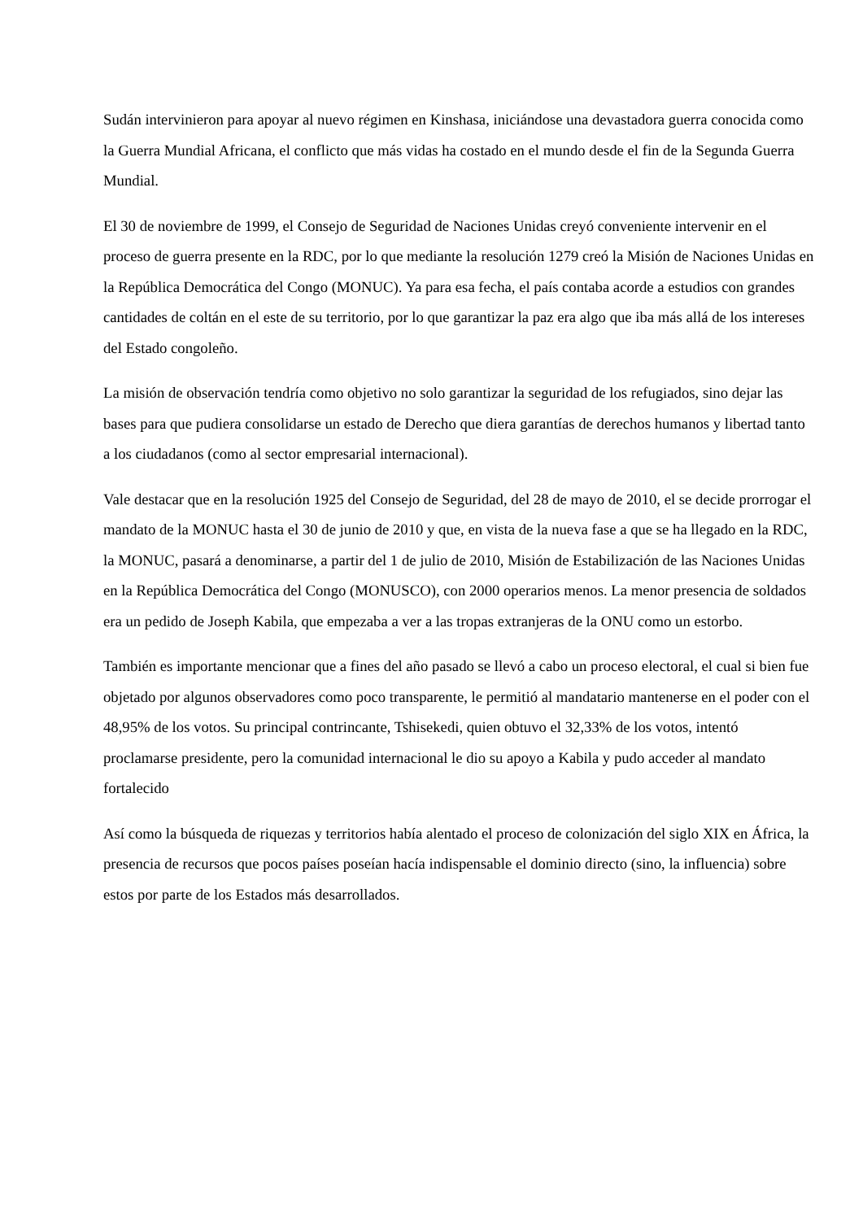Sudán intervinieron para apoyar al nuevo régimen en Kinshasa, iniciándose una devastadora guerra conocida como la Guerra Mundial Africana, el conflicto que más vidas ha costado en el mundo desde el fin de la Segunda Guerra Mundial.
El 30 de noviembre de 1999, el Consejo de Seguridad de Naciones Unidas creyó conveniente intervenir en el proceso de guerra presente en la RDC, por lo que mediante la resolución 1279 creó la Misión de Naciones Unidas en la República Democrática del Congo (MONUC). Ya para esa fecha, el país contaba acorde a estudios con grandes cantidades de coltán en el este de su territorio, por lo que garantizar la paz era algo que iba más allá de los intereses del Estado congoleño.
La misión de observación tendría como objetivo no solo garantizar la seguridad de los refugiados, sino dejar las bases para que pudiera consolidarse un estado de Derecho que diera garantías de derechos humanos y libertad tanto a los ciudadanos (como al sector empresarial internacional).
Vale destacar que en la resolución 1925 del Consejo de Seguridad, del 28 de mayo de 2010, el se decide prorrogar el mandato de la MONUC hasta el 30 de junio de 2010 y que, en vista de la nueva fase a que se ha llegado en la RDC, la MONUC, pasará a denominarse, a partir del 1 de julio de 2010, Misión de Estabilización de las Naciones Unidas en la República Democrática del Congo (MONUSCO), con 2000 operarios menos. La menor presencia de soldados era un pedido de Joseph Kabila, que empezaba a ver a las tropas extranjeras de la ONU como un estorbo.
También es importante mencionar que a fines del año pasado se llevó a cabo un proceso electoral, el cual si bien fue objetado por algunos observadores como poco transparente, le permitió al mandatario mantenerse en el poder con el 48,95% de los votos. Su principal contrincante, Tshisekedi, quien obtuvo el 32,33% de los votos, intentó proclamarse presidente, pero la comunidad internacional le dio su apoyo a Kabila y pudo acceder al mandato fortalecido
Así como la búsqueda de riquezas y territorios había alentado el proceso de colonización del siglo XIX en África, la presencia de recursos que pocos países poseían hacía indispensable el dominio directo (sino, la influencia) sobre estos por parte de los Estados más desarrollados.